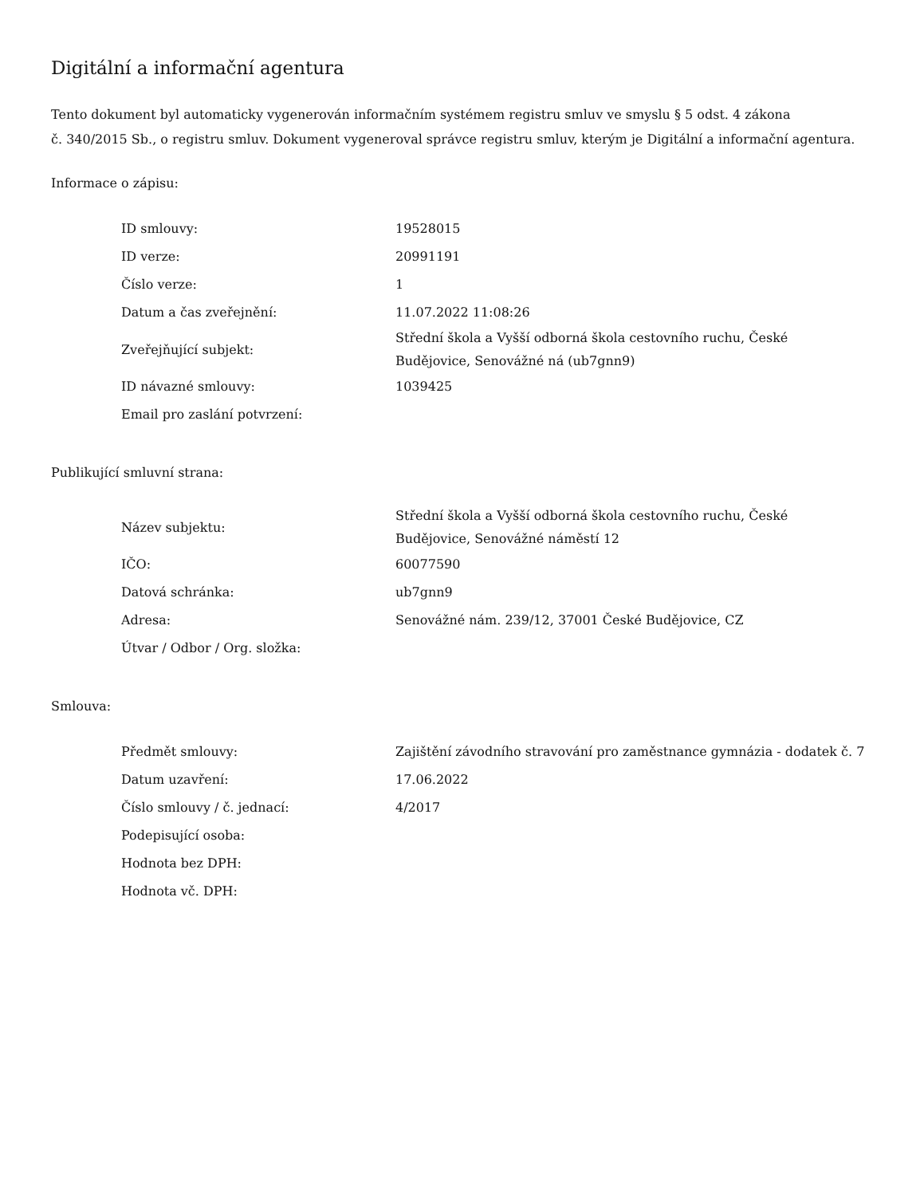Digitální a informační agentura
Tento dokument byl automaticky vygenerován informačním systémem registru smluv ve smyslu § 5 odst. 4 zákona
č. 340/2015 Sb., o registru smluv. Dokument vygeneroval správce registru smluv, kterým je Digitální a informační agentura.
Informace o zápisu:
| ID smlouvy: | 19528015 |
| ID verze: | 20991191 |
| Číslo verze: | 1 |
| Datum a čas zveřejnění: | 11.07.2022 11:08:26 |
| Zveřejňující subjekt: | Střední škola a Vyšší odborná škola cestovního ruchu, České Budějovice, Senovážné ná (ub7gnn9) |
| ID návazné smlouvy: | 1039425 |
| Email pro zaslání potvrzení: | |
Publikující smluvní strana:
| Název subjektu: | Střední škola a Vyšší odborná škola cestovního ruchu, České Budějovice, Senovážné náměstí 12 |
| IČO: | 60077590 |
| Datová schránka: | ub7gnn9 |
| Adresa: | Senovážné nám. 239/12, 37001 České Budějovice, CZ |
| Útvar / Odbor / Org. složka: | |
Smlouva:
| Předmět smlouvy: | Zajištění závodního stravování pro zaměstnance gymnázia - dodatek č. 7 |
| Datum uzavření: | 17.06.2022 |
| Číslo smlouvy / č. jednací: | 4/2017 |
| Podepisující osoba: | |
| Hodnota bez DPH: | |
| Hodnota vč. DPH: | |